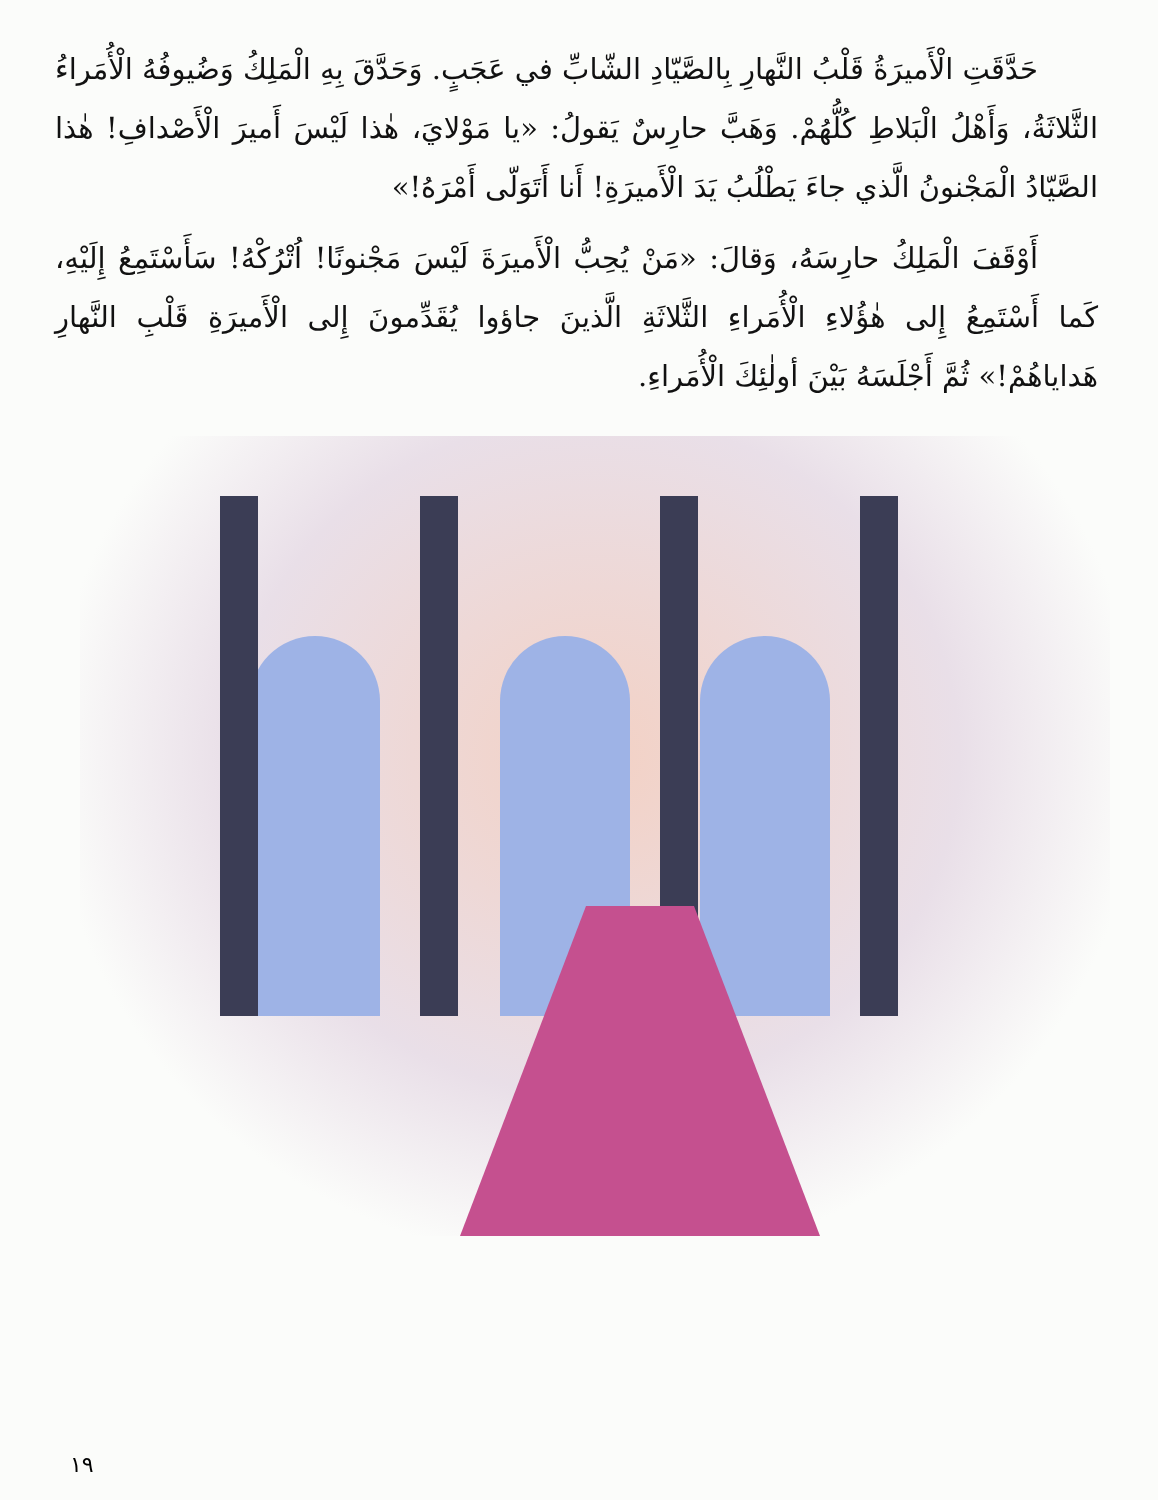حَدَّقَتِ الْأَميرَةُ قَلْبُ النَّهارِ بِالصَّيّادِ الشّابِّ في عَجَبٍ. وَحَدَّقَ بِهِ الْمَلِكُ وَضُيوفُهُ الْأُمَراءُ الثَّلاثَةُ، وَأَهْلُ الْبَلاطِ كُلُّهُمْ. وَهَبَّ حارِسٌ يَقولُ: «يا مَوْلايَ، هٰذا لَيْسَ أَميرَ الْأَصْدافِ! هٰذا الصَّيّادُ الْمَجْنونُ الَّذي جاءَ يَطْلُبُ يَدَ الْأَميرَةِ! أَنا أَتَوَلّى أَمْرَهُ!»
أَوْقَفَ الْمَلِكُ حارِسَهُ، وَقالَ: «مَنْ يُحِبُّ الْأَميرَةَ لَيْسَ مَجْنونًا! اُتْرُكْهُ! سَأَسْتَمِعُ إِلَيْهِ، كَما أَسْتَمِعُ إِلى هٰؤُلاءِ الْأُمَراءِ الثَّلاثَةِ الَّذينَ جاؤوا يُقَدِّمونَ إِلى الْأَميرَةِ قَلْبِ النَّهارِ هَداياهُمْ!» ثُمَّ أَجْلَسَهُ بَيْنَ أولٰئِكَ الْأُمَراءِ.
١٩